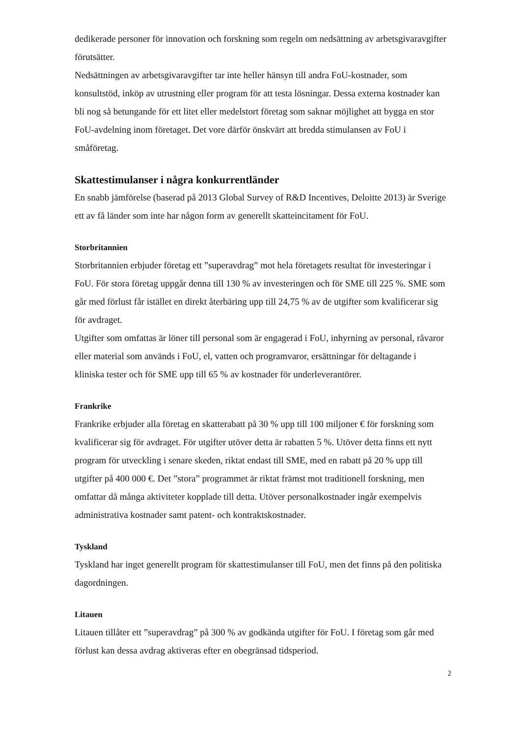dedikerade personer för innovation och forskning som regeln om nedsättning av arbetsgivaravgifter förutsätter.
Nedsättningen av arbetsgivaravgifter tar inte heller hänsyn till andra FoU-kostnader, som konsultstöd, inköp av utrustning eller program för att testa lösningar. Dessa externa kostnader kan bli nog så betungande för ett litet eller medelstort företag som saknar möjlighet att bygga en stor FoU-avdelning inom företaget. Det vore därför önskvärt att bredda stimulansen av FoU i småföretag.
Skattestimulanser i några konkurrentländer
En snabb jämförelse (baserad på 2013 Global Survey of R&D Incentives, Deloitte 2013) är Sverige ett av få länder som inte har någon form av generellt skatteincitament för FoU.
Storbritannien
Storbritannien erbjuder företag ett ”superavdrag” mot hela företagets resultat för investeringar i FoU. För stora företag uppgår denna till 130 % av investeringen och för SME till 225 %. SME som går med förlust får istället en direkt återbäring upp till 24,75 % av de utgifter som kvalificerar sig för avdraget.
Utgifter som omfattas är löner till personal som är engagerad i FoU, inhyrning av personal, råvaror eller material som används i FoU, el, vatten och programvaror, ersättningar för deltagande i kliniska tester och för SME upp till 65 % av kostnader för underleverantörer.
Frankrike
Frankrike erbjuder alla företag en skatterabatt på 30 % upp till 100 miljoner € för forskning som kvalificerar sig för avdraget. För utgifter utöver detta är rabatten 5 %. Utöver detta finns ett nytt program för utveckling i senare skeden, riktat endast till SME, med en rabatt på 20 % upp till utgifter på 400 000 €. Det ”stora” programmet är riktat främst mot traditionell forskning, men omfattar då många aktiviteter kopplade till detta. Utöver personalkostnader ingår exempelvis administrativa kostnader samt patent- och kontraktskostnader.
Tyskland
Tyskland har inget generellt program för skattestimulanser till FoU, men det finns på den politiska dagordningen.
Litauen
Litauen tillåter ett ”superavdrag” på 300 % av godkända utgifter för FoU. I företag som går med förlust kan dessa avdrag aktiveras efter en obegränsad tidsperiod.
2